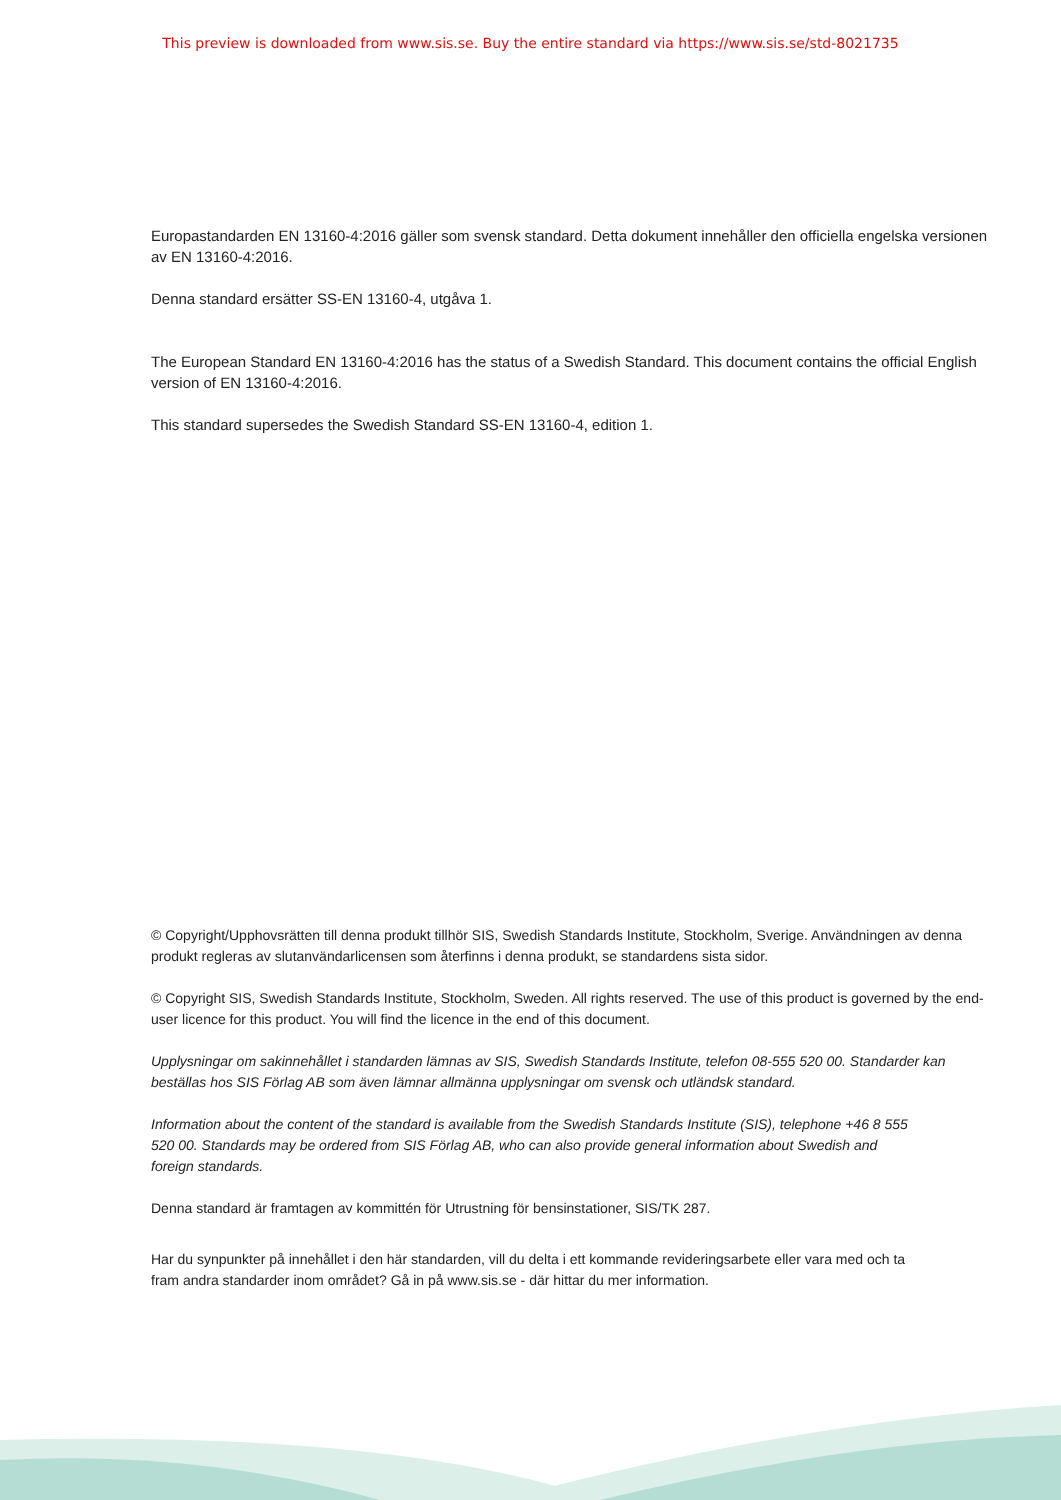This preview is downloaded from www.sis.se. Buy the entire standard via https://www.sis.se/std-8021735
Europastandarden EN 13160-4:2016 gäller som svensk standard. Detta dokument innehåller den officiella engelska versionen av EN 13160-4:2016.
Denna standard ersätter SS-EN 13160-4, utgåva 1.
The European Standard EN 13160-4:2016 has the status of a Swedish Standard. This document contains the official English version of EN 13160-4:2016.
This standard supersedes the Swedish Standard SS-EN 13160-4, edition 1.
© Copyright/Upphovsrätten till denna produkt tillhör SIS, Swedish Standards Institute, Stockholm, Sverige. Användningen av denna produkt regleras av slutanvändarlicensen som återfinns i denna produkt, se standardens sista sidor.
© Copyright SIS, Swedish Standards Institute, Stockholm, Sweden. All rights reserved. The use of this product is governed by the end-user licence for this product. You will find the licence in the end of this document.
Upplysningar om sakinnehållet i standarden lämnas av SIS, Swedish Standards Institute, telefon 08-555 520 00. Standarder kan beställas hos SIS Förlag AB som även lämnar allmänna upplysningar om svensk och utländsk standard.
Information about the content of the standard is available from the Swedish Standards Institute (SIS), telephone +46 8 555 520 00. Standards may be ordered from SIS Förlag AB, who can also provide general information about Swedish and foreign standards.
Denna standard är framtagen av kommittén för Utrustning för bensinstationer, SIS/TK 287.
Har du synpunkter på innehållet i den här standarden, vill du delta i ett kommande revideringsarbete eller vara med och ta fram andra standarder inom området? Gå in på www.sis.se - där hittar du mer information.